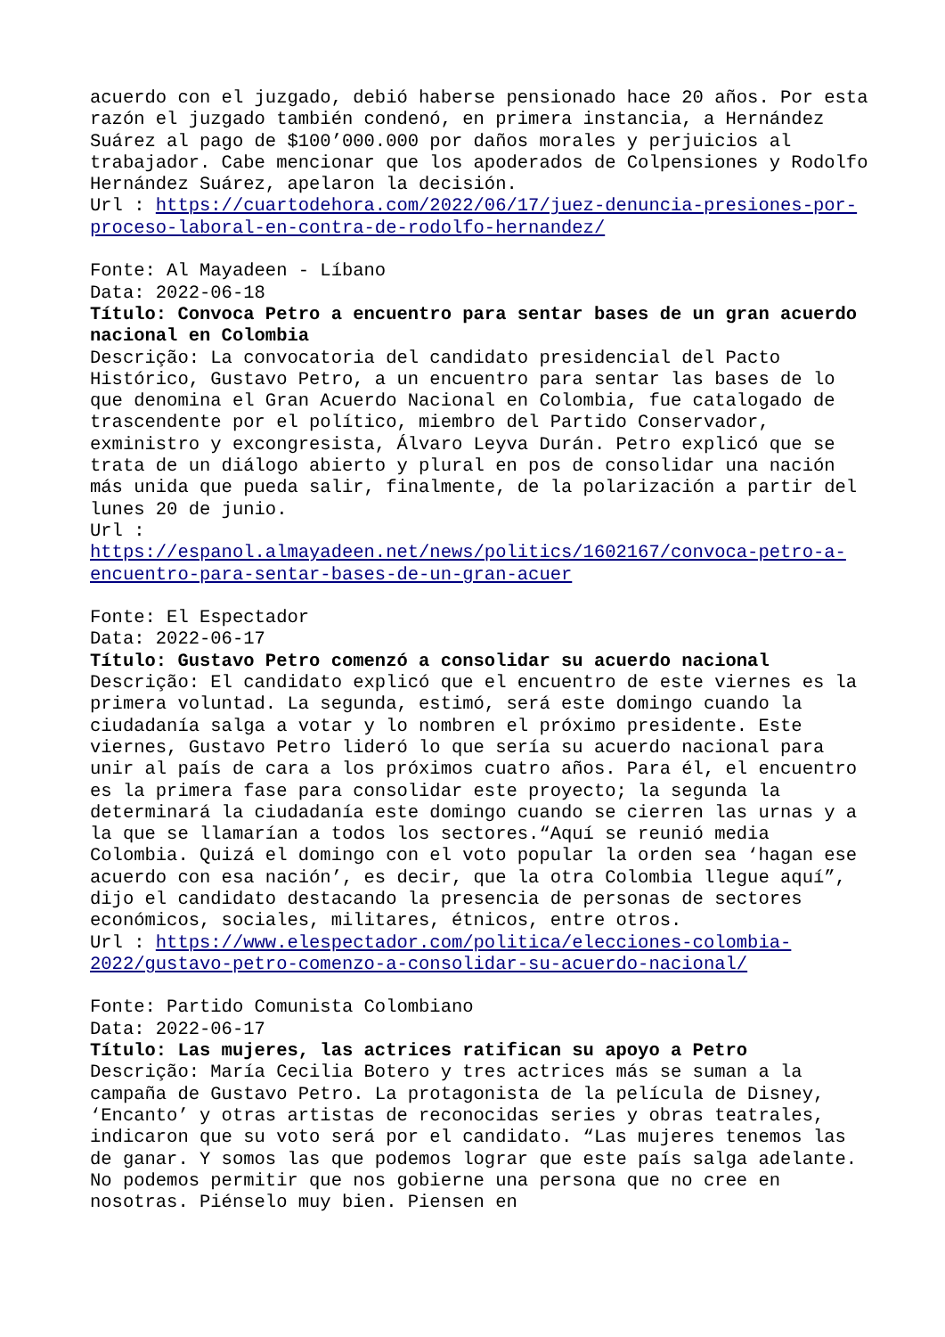acuerdo con el juzgado, debió haberse pensionado hace 20 años. Por esta razón el juzgado también condenó, en primera instancia, a Hernández Suárez al pago de $100’000.000 por daños morales y perjuicios al trabajador. Cabe mencionar que los apoderados de Colpensiones y Rodolfo Hernández Suárez, apelaron la decisión. Url : https://cuartodehora.com/2022/06/17/juez-denuncia-presiones-por-proceso-laboral-en-contra-de-rodolfo-hernandez/
Fonte: Al Mayadeen - Líbano Data: 2022-06-18 Título: Convoca Petro a encuentro para sentar bases de un gran acuerdo nacional en Colombia Descrição: La convocatoria del candidato presidencial del Pacto Histórico, Gustavo Petro, a un encuentro para sentar las bases de lo que denomina el Gran Acuerdo Nacional en Colombia, fue catalogado de trascendente por el político, miembro del Partido Conservador, exministro y excongresista, Álvaro Leyva Durán. Petro explicó que se trata de un diálogo abierto y plural en pos de consolidar una nación más unida que pueda salir, finalmente, de la polarización a partir del lunes 20 de junio. Url : https://espanol.almayadeen.net/news/politics/1602167/convoca-petro-a-encuentro-para-sentar-bases-de-un-gran-acuer
Fonte: El Espectador Data: 2022-06-17 Título: Gustavo Petro comenzó a consolidar su acuerdo nacional Descrição: El candidato explicó que el encuentro de este viernes es la primera voluntad. La segunda, estimó, será este domingo cuando la ciudadanía salga a votar y lo nombren el próximo presidente. Este viernes, Gustavo Petro lideró lo que sería su acuerdo nacional para unir al país de cara a los próximos cuatro años. Para él, el encuentro es la primera fase para consolidar este proyecto; la segunda la determinará la ciudadanía este domingo cuando se cierren las urnas y a la que se llamarían a todos los sectores.“Aquí se reunió media Colombia. Quizá el domingo con el voto popular la orden sea ‘hagan ese acuerdo con esa nación’, es decir, que la otra Colombia llegue aquí”, dijo el candidato destacando la presencia de personas de sectores económicos, sociales, militares, étnicos, entre otros. Url : https://www.elespectador.com/politica/elecciones-colombia-2022/gustavo-petro-comenzo-a-consolidar-su-acuerdo-nacional/
Fonte: Partido Comunista Colombiano Data: 2022-06-17 Título: Las mujeres, las actrices ratifican su apoyo a Petro Descrição: María Cecilia Botero y tres actrices más se suman a la campaña de Gustavo Petro. La protagonista de la película de Disney, ‘Encanto’ y otras artistas de reconocidas series y obras teatrales, indicaron que su voto será por el candidato. “Las mujeres tenemos las de ganar. Y somos las que podemos lograr que este país salga adelante. No podemos permitir que nos gobierne una persona que no cree en nosotras. Piénselo muy bien. Piensen en